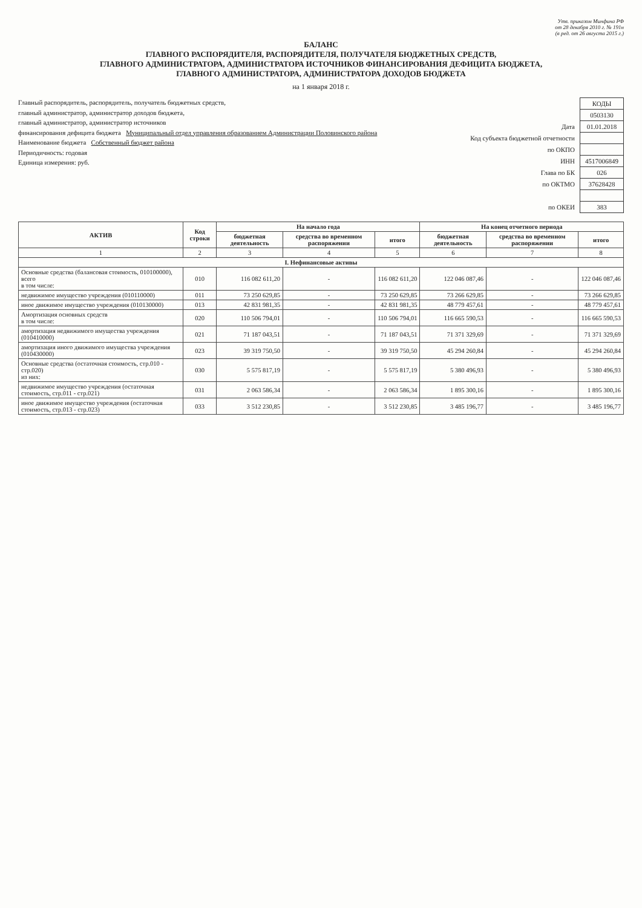Утв. приказом Минфина РФ
от 28 декабря 2010 г. № 191н
(в ред. от 26 августа 2015 г.)
БАЛАНС
ГЛАВНОГО РАСПОРЯДИТЕЛЯ, РАСПОРЯДИТЕЛЯ, ПОЛУЧАТЕЛЯ БЮДЖЕТНЫХ СРЕДСТВ,
ГЛАВНОГО АДМИНИСТРАТОРА, АДМИНИСТРАТОРА ИСТОЧНИКОВ ФИНАНСИРОВАНИЯ ДЕФИЦИТА БЮДЖЕТА,
ГЛАВНОГО АДМИНИСТРАТОРА, АДМИНИСТРАТОРА ДОХОДОВ БЮДЖЕТА
на 1 января 2018 г.
Главный распорядитель, распорядитель, получатель бюджетных средств,
главный администратор, администратор доходов бюджета,
главный администратор, администратор источников
финансирования дефицита бюджета Муниципальный отдел управления образованием Администрации Половинского района
Наименование бюджета Собственный бюджет района
Периодичность: годовая
Единица измерения: руб.
| | КОДЫ |
| | 0503130 |
| Дата | 01.01.2018 |
| Код субъекта бюджетной отчетности | |
| по ОКПО | |
| ИНН | 4517006849 |
| Глава по БК | 026 |
| по ОКТМО | 37628428 |
| по ОКЕИ | 383 |
| АКТИВ | Код строки | На начало года | | | На конец отчетного периода | | |
| --- | --- | --- | --- | --- | --- | --- | --- |
| | | бюджетная деятельность | средства во временном распоряжении | итого | бюджетная деятельность | средства во временном распоряжении | итого |
| 1 | 2 | 3 | 4 | 5 | 6 | 7 | 8 |
| I. Нефинансовые активы | | | | | | | |
| Основные средства (балансовая стоимость, 010100000), всего в том числе: | 010 | 116 082 611,20 | - | 116 082 611,20 | 122 046 087,46 | - | 122 046 087,46 |
| недвижимое имущество учреждения (010110000) | 011 | 73 250 629,85 | - | 73 250 629,85 | 73 266 629,85 | - | 73 266 629,85 |
| иное движимое имущество учреждения (010130000) | 013 | 42 831 981,35 | - | 42 831 981,35 | 48 779 457,61 | - | 48 779 457,61 |
| Амортизация основных средств в том числе: | 020 | 110 506 794,01 | - | 110 506 794,01 | 116 665 590,53 | - | 116 665 590,53 |
| амортизация недвижимого имущества учреждения (010410000) | 021 | 71 187 043,51 | - | 71 187 043,51 | 71 371 329,69 | - | 71 371 329,69 |
| амортизация иного движимого имущества учреждения (010430000) | 023 | 39 319 750,50 | - | 39 319 750,50 | 45 294 260,84 | - | 45 294 260,84 |
| Основные средства (остаточная стоимость, стр.010 - стр.020) из них: | 030 | 5 575 817,19 | - | 5 575 817,19 | 5 380 496,93 | - | 5 380 496,93 |
| недвижимое имущество учреждения (остаточная стоимость, стр.011 - стр.021) | 031 | 2 063 586,34 | - | 2 063 586,34 | 1 895 300,16 | - | 1 895 300,16 |
| иное движимое имущество учреждения (остаточная стоимость, стр.013 - стр.023) | 033 | 3 512 230,85 | - | 3 512 230,85 | 3 485 196,77 | - | 3 485 196,77 |